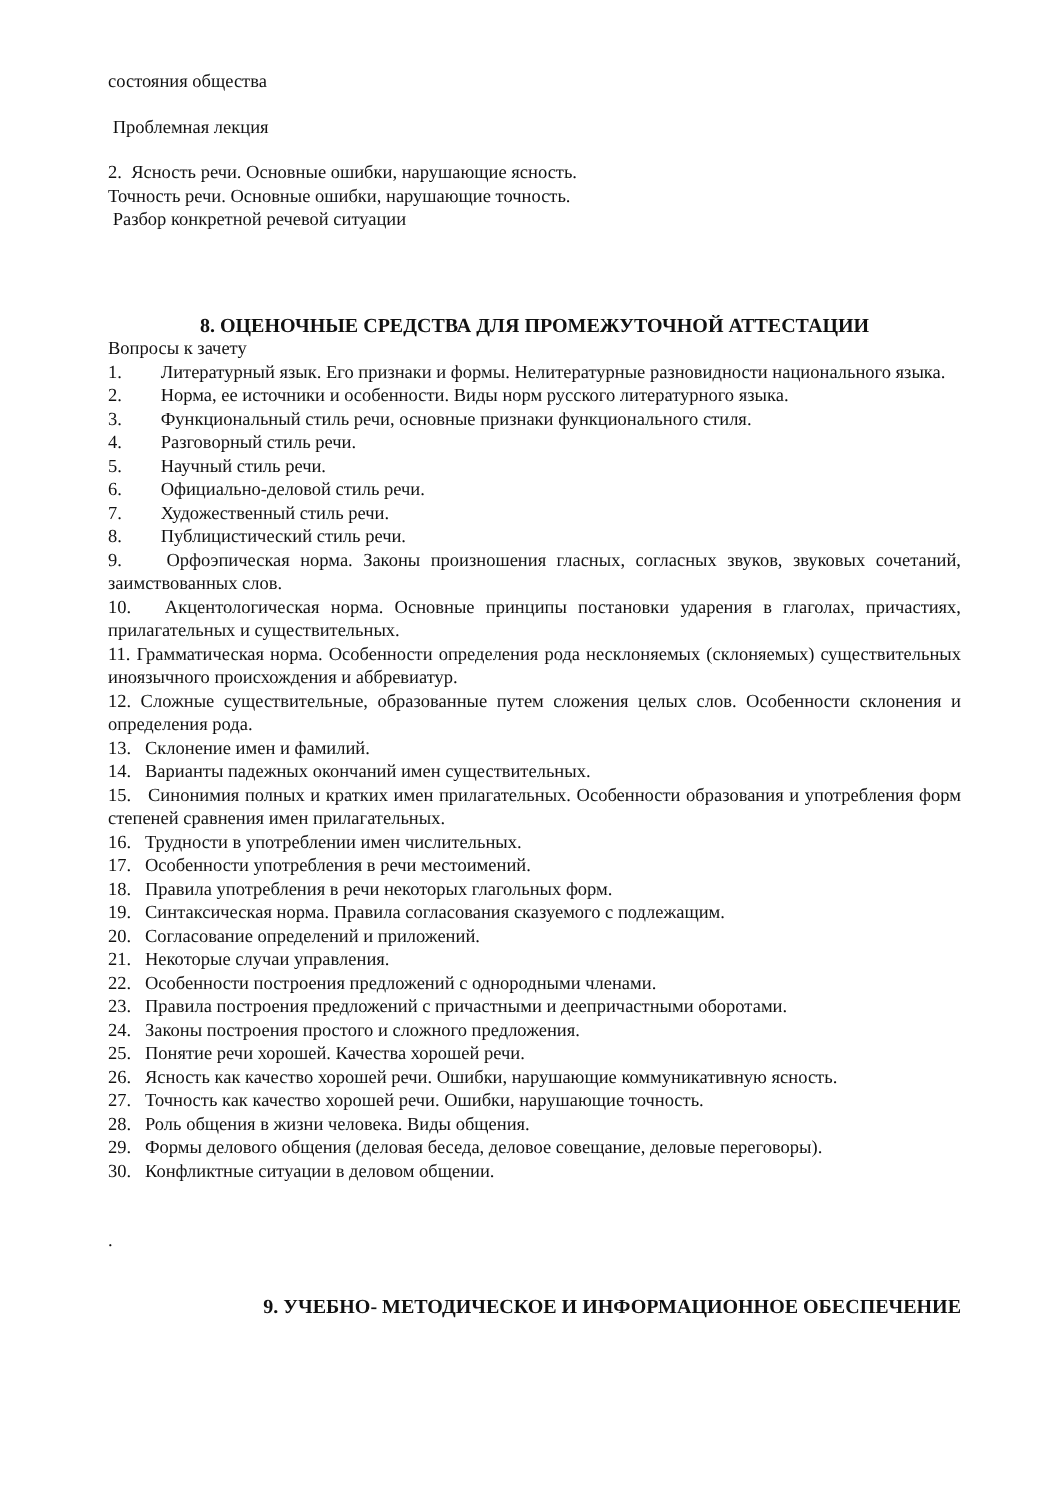состояния общества
Проблемная лекция
2. Ясность речи. Основные ошибки, нарушающие ясность.
Точность речи. Основные ошибки, нарушающие точность.
Разбор конкретной речевой ситуации
8. ОЦЕНОЧНЫЕ СРЕДСТВА ДЛЯ ПРОМЕЖУТОЧНОЙ АТТЕСТАЦИИ
Вопросы к зачету
1. Литературный язык. Его признаки и формы. Нелитературные разновидности национального языка.
2. Норма, ее источники и особенности. Виды норм русского литературного языка.
3. Функциональный стиль речи, основные признаки функционального стиля.
4. Разговорный стиль речи.
5. Научный стиль речи.
6. Официально-деловой стиль речи.
7. Художественный стиль речи.
8. Публицистический стиль речи.
9. Орфоэпическая норма. Законы произношения гласных, согласных звуков, звуковых сочетаний, заимствованных слов.
10. Акцентологическая норма. Основные принципы постановки ударения в глаголах, причастиях, прилагательных и существительных.
11. Грамматическая норма. Особенности определения рода несклоняемых (склоняемых) существительных иноязычного происхождения и аббревиатур.
12. Сложные существительные, образованные путем сложения целых слов. Особенности склонения и определения рода.
13. Склонение имен и фамилий.
14. Варианты падежных окончаний имен существительных.
15. Синонимия полных и кратких имен прилагательных. Особенности образования и употребления форм степеней сравнения имен прилагательных.
16. Трудности в употреблении имен числительных.
17. Особенности употребления в речи местоимений.
18. Правила употребления в речи некоторых глагольных форм.
19. Синтаксическая норма. Правила согласования сказуемого с подлежащим.
20. Согласование определений и приложений.
21. Некоторые случаи управления.
22. Особенности построения предложений с однородными членами.
23. Правила построения предложений с причастными и деепричастными оборотами.
24. Законы построения простого и сложного предложения.
25. Понятие речи хорошей. Качества хорошей речи.
26. Ясность как качество хорошей речи. Ошибки, нарушающие коммуникативную ясность.
27. Точность как качество хорошей речи. Ошибки, нарушающие точность.
28. Роль общения в жизни человека. Виды общения.
29. Формы делового общения (деловая беседа, деловое совещание, деловые переговоры).
30. Конфликтные ситуации в деловом общении.
.
9. УЧЕБНО- МЕТОДИЧЕСКОЕ И ИНФОРМАЦИОННОЕ ОБЕСПЕЧЕНИЕ